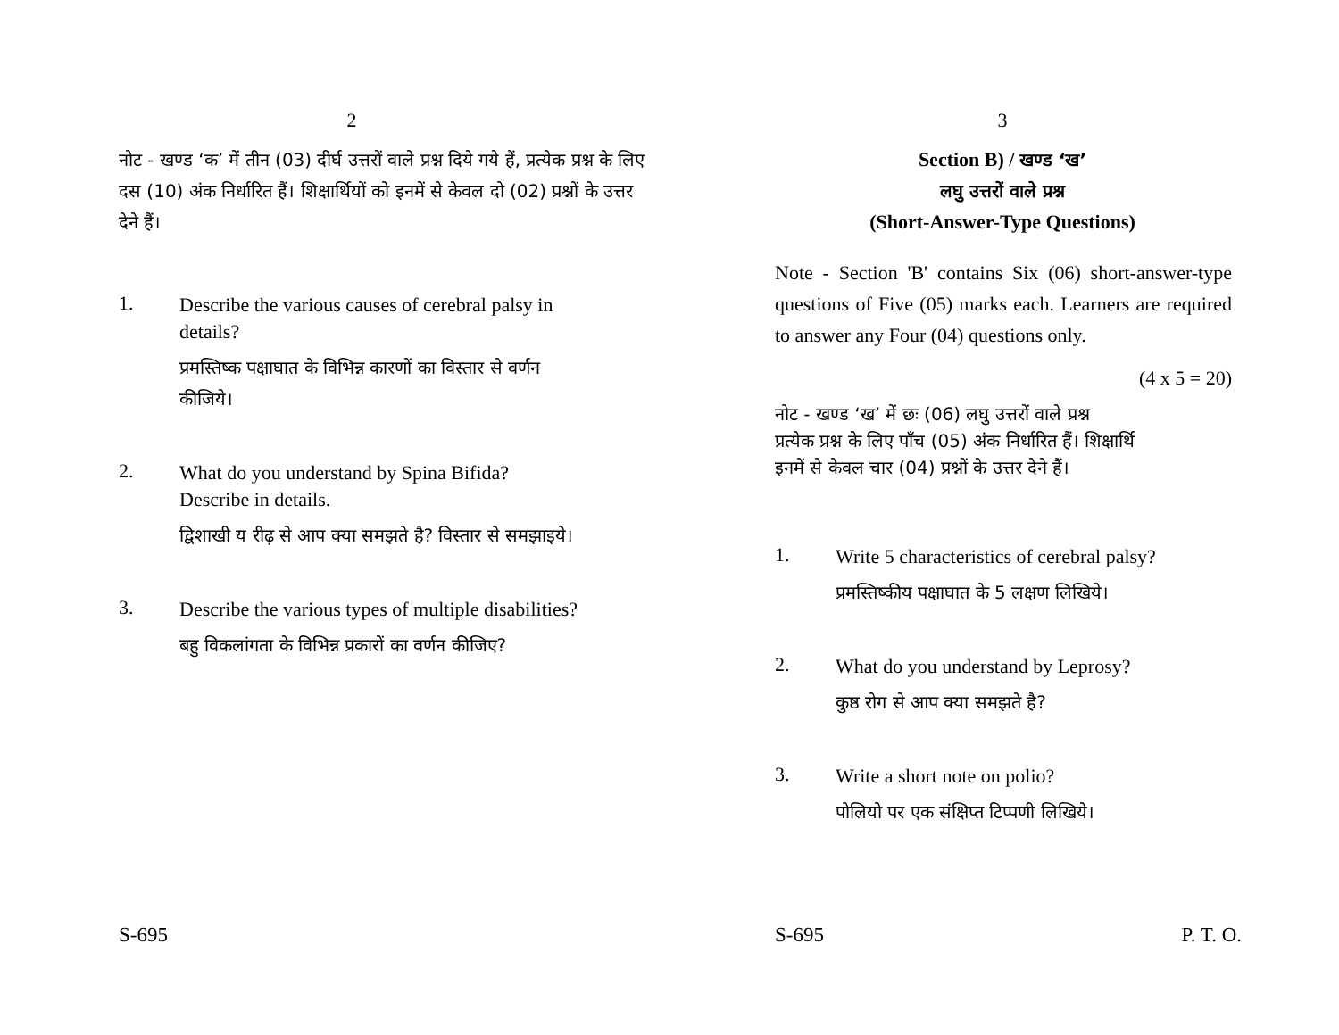2
नोट - खण्ड ‘क’ में तीन (03) दीर्घ उत्तरों वाले प्रश्न दिये गये हैं, प्रत्येक प्रश्न के लिए दस (10) अंक निर्धारित हैं। शिक्षार्थियों को इनमें से केवल दो (02) प्रश्नों के उत्तर देने हैं।
1.
Describe the various causes of cerebral palsy in details?
प्रमस्तिष्क पक्षाघात के विभिन्न कारणों का विस्तार से वर्णन कीजिये।
2.
What do you understand by Spina Bifida? Describe in details.
द्विशाखी य रीढ़ से आप क्या समझते है? विस्तार से समझाइये।
3.
Describe the various types of multiple disabilities?
बहु विकलांगता के विभिन्न प्रकारों का वर्णन कीजिए?
S-695
3
Section B) / खण्ड ‘ख’
लघु उत्तरों वाले प्रश्न
(Short-Answer-Type Questions)
Note - Section 'B' contains Six (06) short-answer-type questions of Five (05) marks each. Learners are required to answer any Four (04) questions only.
(4 x 5 = 20)
नोट - खण्ड ‘ख’ में छः (06) लघु उत्तरों वाले प्रश्न
प्रत्येक प्रश्न के लिए पाँच (05) अंक निर्धारित हैं। शिक्षार्थि
इनमें से केवल चार (04) प्रश्नों के उत्तर देने हैं।
1.
Write 5 characteristics of cerebral palsy?
प्रमस्तिष्कीय पक्षाघात के 5 लक्षण लिखिये।
2.
What do you understand by Leprosy?
कुष्ठ रोग से आप क्या समझते है?
3.
Write a short note on polio?
पोलियो पर एक संक्षिप्त टिप्पणी लिखिये।
S-695 P. T. O.